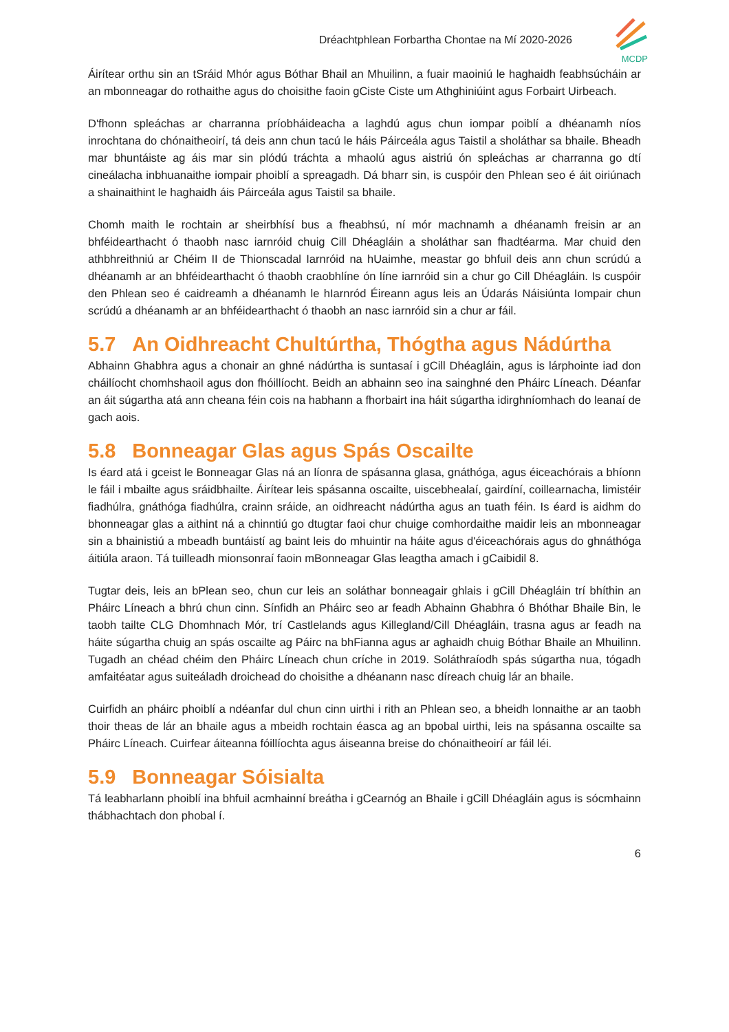Dréachtphlean Forbartha Chontae na Mí 2020-2026
MCDP
Áirítear orthu sin an tSráid Mhór agus Bóthar Bhail an Mhuilinn, a fuair maoiniú le haghaidh feabhsúcháin ar an mbonneagar do rothaithe agus do choisithe faoin gCiste Ciste um Athghiniúint agus Forbairt Uirbeach.
D'fhonn spleáchas ar charranna príobháideacha a laghdú agus chun iompar poiblí a dhéanamh níos inrochtana do chónaitheoirí, tá deis ann chun tacú le háis Páirceála agus Taistil a sholáthar sa bhaile. Bheadh mar bhuntáiste ag áis mar sin plódú tráchta a mhaolú agus aistriú ón spleáchas ar charranna go dtí cineálacha inbhuanaithe iompair phoiblí a spreagadh. Dá bharr sin, is cuspóir den Phlean seo é áit oiriúnach a shainaithint le haghaidh áis Páirceála agus Taistil sa bhaile.
Chomh maith le rochtain ar sheirbhísí bus a fheabhsú, ní mór machnamh a dhéanamh freisin ar an bhféidearthacht ó thaobh nasc iarnróid chuig Cill Dhéagláin a sholáthar san fhadtéarma. Mar chuid den athbhreithniú ar Chéim II de Thionscadal Iarnróid na hUaimhe, meastar go bhfuil deis ann chun scrúdú a dhéanamh ar an bhféidearthacht ó thaobh craobhlíne ón líne iarnróid sin a chur go Cill Dhéagláin. Is cuspóir den Phlean seo é caidreamh a dhéanamh le hIarnród Éireann agus leis an Údarás Náisiúnta Iompair chun scrúdú a dhéanamh ar an bhféidearthacht ó thaobh an nasc iarnróid sin a chur ar fáil.
5.7 An Oidhreacht Chultúrtha, Thógtha agus Nádúrtha
Abhainn Ghabhra agus a chonair an ghné nádúrtha is suntasaí i gCill Dhéagláin, agus is lárphointe iad don cháilíocht chomhshaoil agus don fhóillíocht. Beidh an abhainn seo ina sainghné den Pháirc Líneach. Déanfar an áit súgartha atá ann cheana féin cois na habhann a fhorbairt ina háit súgartha idirghníomhach do leanaí de gach aois.
5.8 Bonneagar Glas agus Spás Oscailte
Is éard atá i gceist le Bonneagar Glas ná an líonra de spásanna glasa, gnáthóga, agus éiceachórais a bhíonn le fáil i mbailte agus sráidbhailte. Áirítear leis spásanna oscailte, uiscebhealaí, gairdíní, coillearnacha, limistéir fiadhúlra, gnáthóga fiadhúlra, crainn sráide, an oidhreacht nádúrtha agus an tuath féin. Is éard is aidhm do bhonneagar glas a aithint ná a chinntiú go dtugtar faoi chur chuige comhordaithe maidir leis an mbonneagar sin a bhainistiú a mbeadh buntáistí ag baint leis do mhuintir na háite agus d'éiceachórais agus do ghnáthóga áitiúla araon. Tá tuilleadh mionsonraí faoin mBonneagar Glas leagtha amach i gCaibidil 8.
Tugtar deis, leis an bPlean seo, chun cur leis an soláthar bonneagair ghlais i gCill Dhéagláin trí bhíthin an Pháirc Líneach a bhrú chun cinn. Sínfidh an Pháirc seo ar feadh Abhainn Ghabhra ó Bhóthar Bhaile Bin, le taobh tailte CLG Dhomhnach Mór, trí Castlelands agus Killegland/Cill Dhéagláin, trasna agus ar feadh na háite súgartha chuig an spás oscailte ag Páirc na bhFianna agus ar aghaidh chuig Bóthar Bhaile an Mhuilinn. Tugadh an chéad chéim den Pháirc Líneach chun críche in 2019. Soláthraíodh spás súgartha nua, tógadh amfaitéatar agus suiteáladh droichead do choisithe a dhéanann nasc díreach chuig lár an bhaile.
Cuirfidh an pháirc phoiblí a ndéanfar dul chun cinn uirthi i rith an Phlean seo, a bheidh lonnaithe ar an taobh thoir theas de lár an bhaile agus a mbeidh rochtain éasca ag an bpobal uirthi, leis na spásanna oscailte sa Pháirc Líneach. Cuirfear áiteanna fóillíochta agus áiseanna breise do chónaitheoirí ar fáil léi.
5.9 Bonneagar Sóisialta
Tá leabharlann phoiblí ina bhfuil acmhainní breátha i gCearnóg an Bhaile i gCill Dhéagláin agus is sócmhainn thábhachtach don phobal í.
6